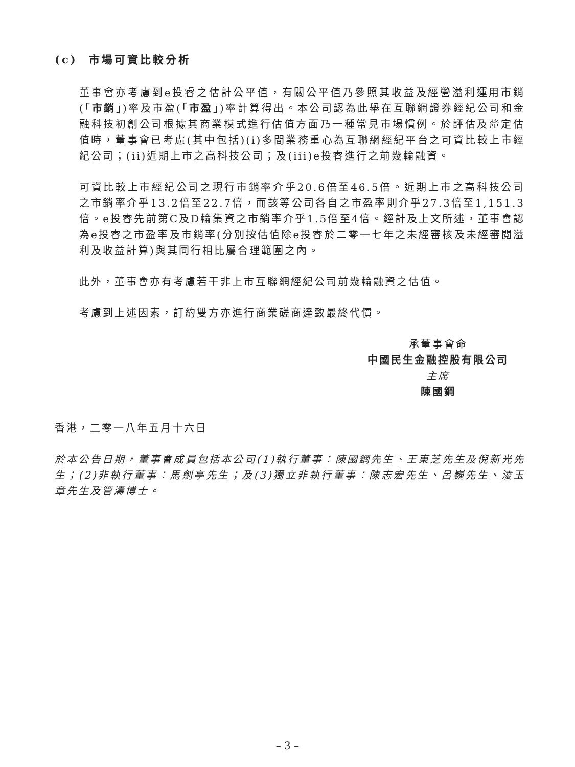(c) 市場可資比較分析
董事會亦考慮到e投睿之估計公平值，有關公平值乃參照其收益及經營溢利運用市銷(「市銷」)率及市盈(「市盈」)率計算得出。本公司認為此舉在互聯網證券經紀公司和金融科技初創公司根據其商業模式進行估值方面乃一種常見市場慣例。於評估及釐定估值時，董事會已考慮(其中包括)(i)多間業務重心為互聯網經紀平台之可資比較上市經紀公司；(ii)近期上市之高科技公司；及(iii)e投睿進行之前幾輪融資。
可資比較上市經紀公司之現行市銷率介乎20.6倍至46.5倍。近期上市之高科技公司之市銷率介乎13.2倍至22.7倍，而該等公司各自之市盈率則介乎27.3倍至1,151.3倍。e投睿先前第C及D輪集資之市銷率介乎1.5倍至4倍。經計及上文所述，董事會認為e投睿之市盈率及市銷率(分別按估值除e投睿於二零一七年之未經審核及未經審閱溢利及收益計算)與其同行相比屬合理範圍之內。
此外，董事會亦有考慮若干非上市互聯網經紀公司前幾輪融資之估值。
考慮到上述因素，訂約雙方亦進行商業磋商達致最終代價。
承董事會命
中國民生金融控股有限公司
主席
陳國鋼
香港，二零一八年五月十六日
於本公告日期，董事會成員包括本公司(1)執行董事：陳國鋼先生、王東芝先生及倪新光先生；(2)非執行董事：馬劍亭先生；及(3)獨立非執行董事：陳志宏先生、呂巍先生、淩玉章先生及管濤博士。
– 3 –